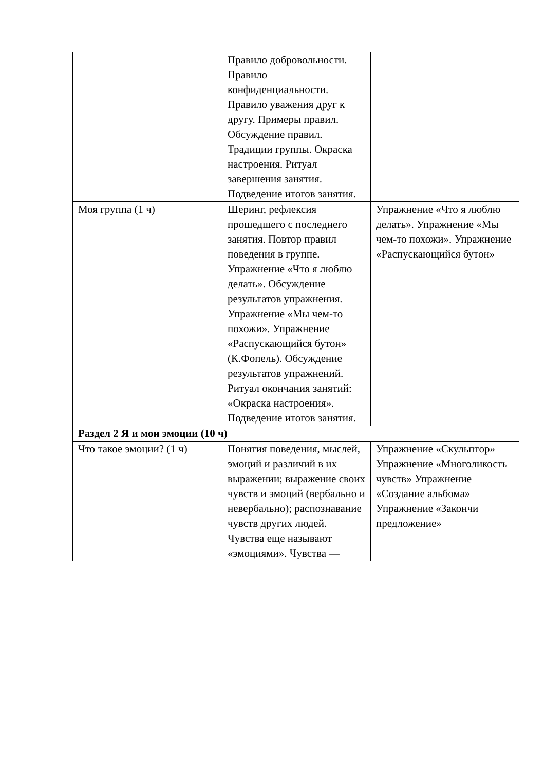| | Правило добровольности. Правило конфиденциальности. Правило уважения друг к другу. Примеры правил. Обсуждение правил. Традиции группы. Окраска настроения. Ритуал завершения занятия. Подведение итогов занятия. | |
| Моя группа (1 ч) | Шеринг, рефлексия прошедшего с последнего занятия. Повтор правил поведения в группе. Упражнение «Что я люблю делать». Обсуждение результатов упражнения. Упражнение «Мы чем-то похожи». Упражнение «Распускающийся бутон» (К.Фопель). Обсуждение результатов упражнений. Ритуал окончания занятий: «Окраска настроения». Подведение итогов занятия. | Упражнение «Что я люблю делать». Упражнение «Мы чем-то похожи». Упражнение «Распускающийся бутон» |
| Раздел 2 Я и мои эмоции (10 ч) | | |
| Что такое эмоции? (1 ч) | Понятия поведения, мыслей, эмоций и различий в их выражении; выражение своих чувств и эмоций (вербально и невербально); распознавание чувств других людей. Чувства еще называют «эмоциями». Чувства — | Упражнение «Скульптор» Упражнение «Многоликость чувств» Упражнение «Создание альбома» Упражнение «Закончи предложение» |